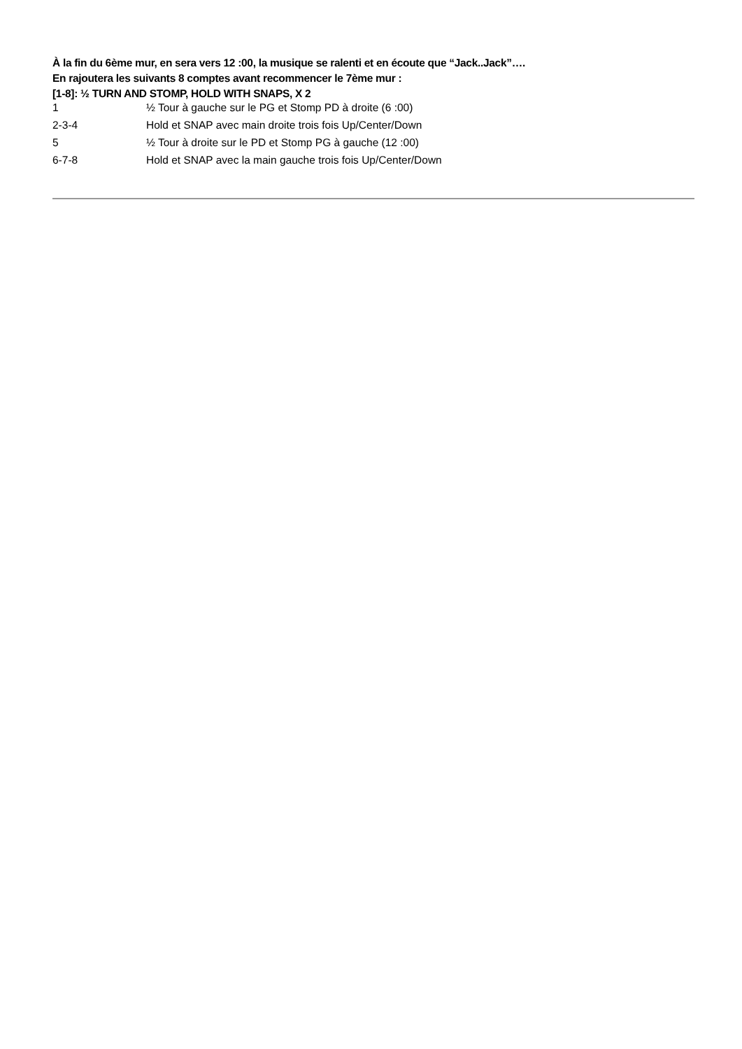À la fin du 6ème mur, en sera vers 12 :00, la musique se ralenti et en écoute que “Jack..Jack”….
En rajoutera les suivants 8 comptes avant recommencer le 7ème mur :
[1-8]: ½ TURN AND STOMP, HOLD WITH SNAPS, X 2
| 1 | ½ Tour à gauche sur le PG et Stomp PD à droite (6 :00) |
| 2-3-4 | Hold et SNAP avec main droite trois fois Up/Center/Down |
| 5 | ½ Tour à droite sur le PD et Stomp PG à gauche (12 :00) |
| 6-7-8 | Hold et SNAP avec la main gauche trois fois Up/Center/Down |